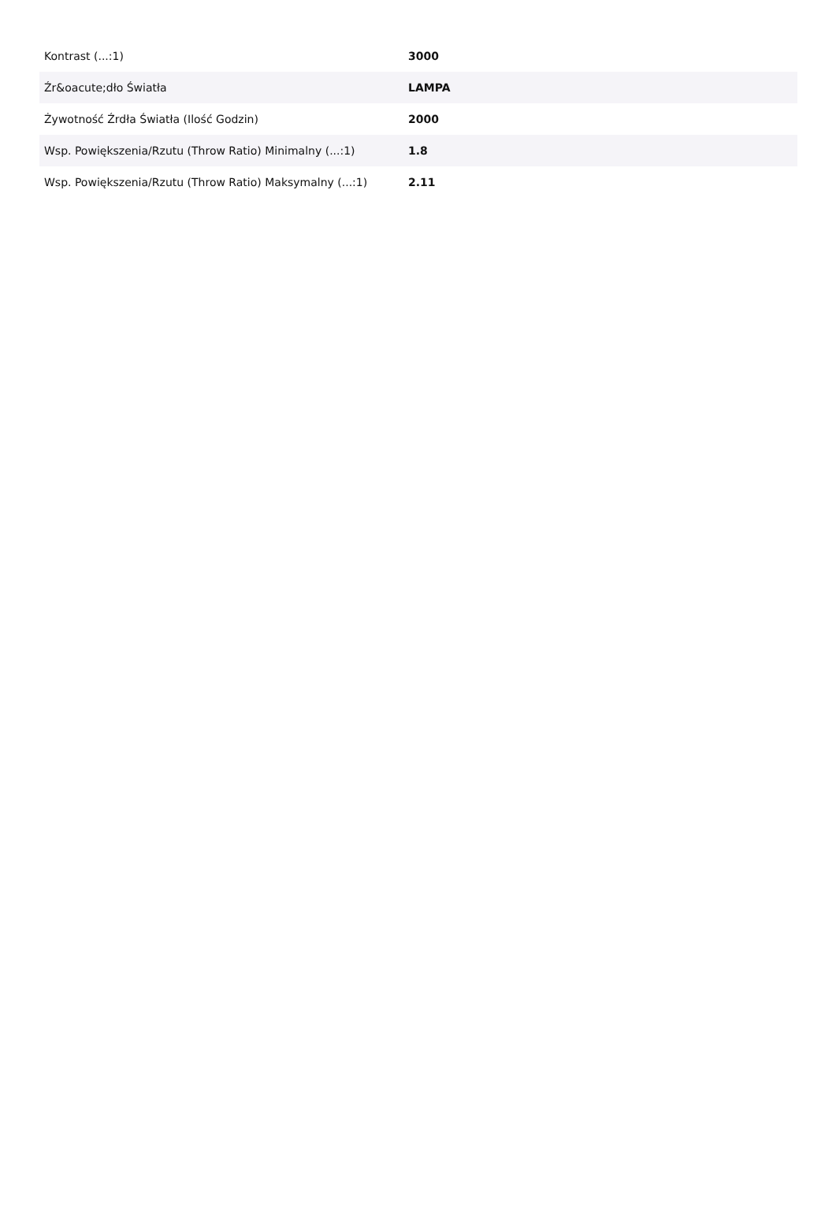| Kontrast (...:1) | 3000 |
| Źr&oacute;dło Światła | LAMPA |
| Żywotność Źrdła Światła (Ilość Godzin) | 2000 |
| Wsp. Powiększenia/Rzutu (Throw Ratio) Minimalny (...:1) | 1.8 |
| Wsp. Powiększenia/Rzutu (Throw Ratio) Maksymalny (...:1) | 2.11 |